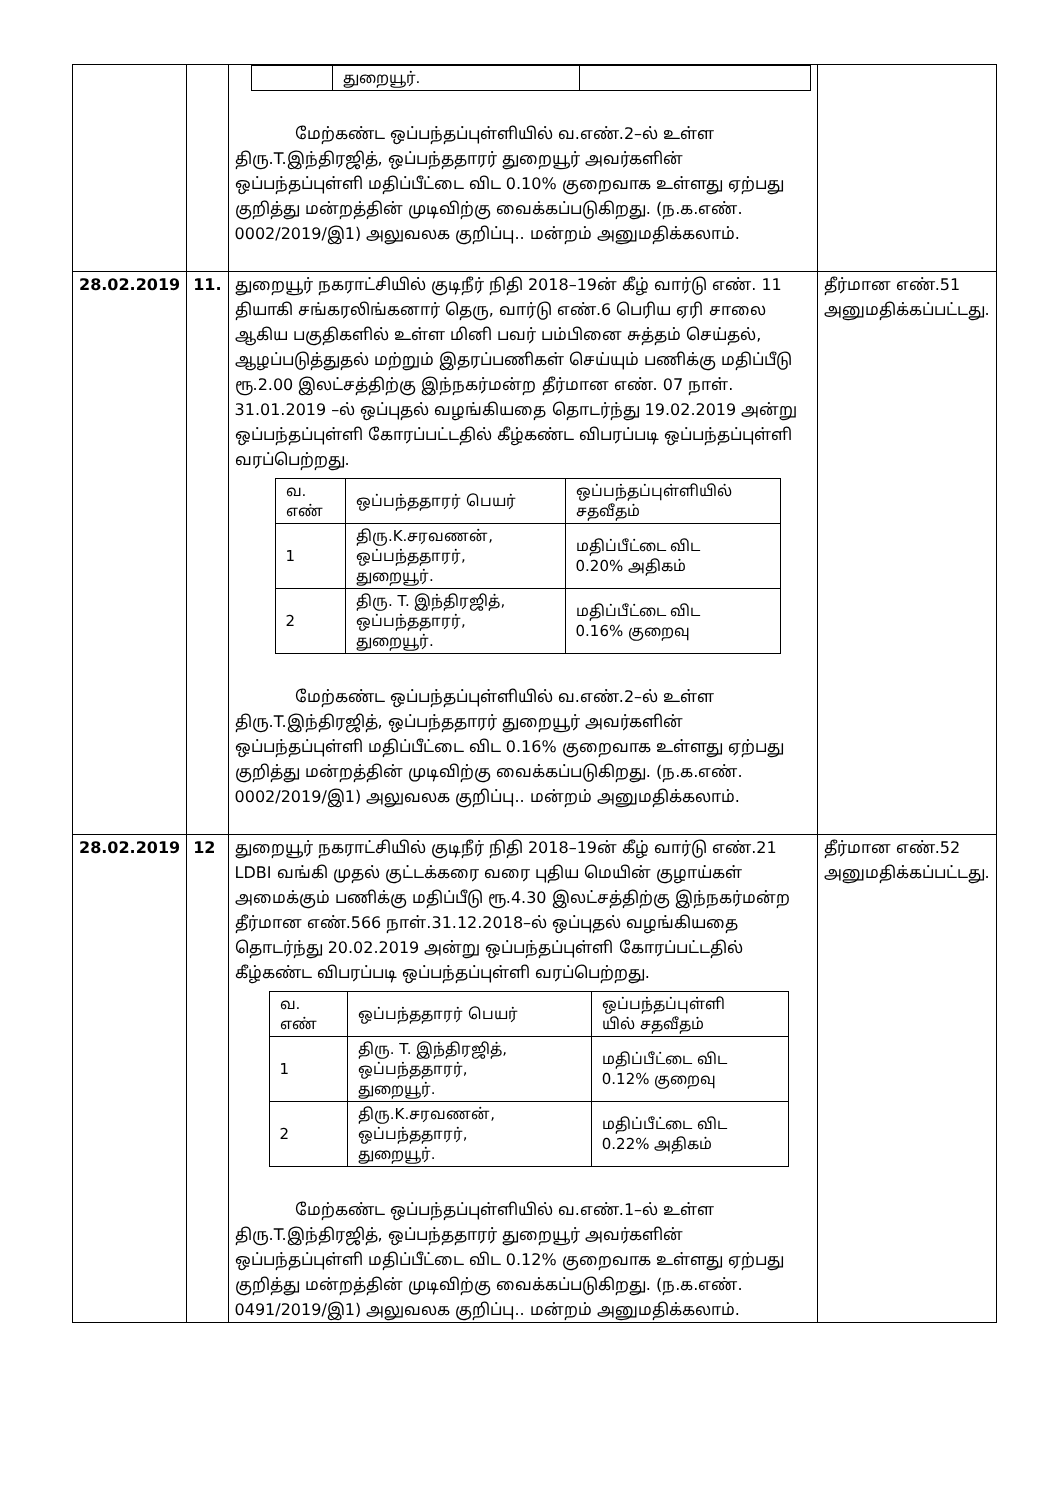| | | / / துறையூர். / / மேற்கண்ட ஒப்பந்தப்புள்ளியில் வ.எண்.2–ல் உள்ள திரு.T.இந்திரஜித், ஒப்பந்ததாரர் துறையூர் அவர்களின் ஒப்பந்தப்புள்ளி மதிப்பீட்டை விட 0.10% குறைவாக உள்ளது ஏற்பது குறித்து மன்றத்தின் முடிவிற்கு வைக்கப்படுகிறது. (ந.க.எண். 0002/2019/இ1) அலுவலக குறிப்பு.. மன்றம் அனுமதிக்கலாம். | |
| 28.02.2019 | 11. | துறையூர் நகராட்சியில் குடிநீர் நிதி 2018–19ன் கீழ் வார்டு எண். 11 தியாகி சங்கரலிங்கனார் தெரு, வார்டு எண்.6 பெரிய ஏரி சாலை ஆகிய பகுதிகளில் உள்ள மினி பவர் பம்பினை சுத்தம் செய்தல், ஆழப்படுத்துதல் மற்றும் இதரப்பணிகள் செய்யும் பணிக்கு மதிப்பீடு ரூ.2.00 இலட்சத்திற்கு இந்நகர்மன்ற தீர்மான எண். 07 நாள். 31.01.2019 –ல் ஒப்புதல் வழங்கியதை தொடர்ந்து 19.02.2019 அன்று ஒப்பந்தப்புள்ளி கோரப்பட்டதில் கீழ்கண்ட விபரப்படி ஒப்பந்தப்புள்ளி வரப்பெற்றது. / வ. எண் / ஒப்பந்ததாரர் பெயர் / ஒப்பந்தப்புள்ளியில் சதவீதம் / / --- / --- / --- / / 1 / திரு.K.சரவணன், ஒப்பந்ததாரர், துறையூர். / மதிப்பீட்டை விட 0.20% அதிகம் / / 2 / திரு. T. இந்திரஜித், ஒப்பந்ததாரர், துறையூர். / மதிப்பீட்டை விட 0.16% குறைவு / மேற்கண்ட ஒப்பந்தப்புள்ளியில் வ.எண்.2–ல் உள்ள திரு.T.இந்திரஜித், ஒப்பந்ததாரர் துறையூர் அவர்களின் ஒப்பந்தப்புள்ளி மதிப்பீட்டை விட 0.16% குறைவாக உள்ளது ஏற்பது குறித்து மன்றத்தின் முடிவிற்கு வைக்கப்படுகிறது. (ந.க.எண். 0002/2019/இ1) அலுவலக குறிப்பு.. மன்றம் அனுமதிக்கலாம். | தீர்மான எண்.51 அனுமதிக்கப்பட்டது. |
| 28.02.2019 | 12 | துறையூர் நகராட்சியில் குடிநீர் நிதி 2018–19ன் கீழ் வார்டு எண்.21 LDBI வங்கி முதல் குட்டக்கரை வரை புதிய மெயின் குழாய்கள் அமைக்கும் பணிக்கு மதிப்பீடு ரூ.4.30 இலட்சத்திற்கு இந்நகர்மன்ற தீர்மான எண்.566 நாள்.31.12.2018–ல் ஒப்புதல் வழங்கியதை தொடர்ந்து 20.02.2019 அன்று ஒப்பந்தப்புள்ளி கோரப்பட்டதில் கீழ்கண்ட விபரப்படி ஒப்பந்தப்புள்ளி வரப்பெற்றது. / வ. எண் / ஒப்பந்ததாரர் பெயர் / ஒப்பந்தப்புள்ளி யில் சதவீதம் / / --- / --- / --- / / 1 / திரு. T. இந்திரஜித், ஒப்பந்ததாரர், துறையூர். / மதிப்பீட்டை விட 0.12% குறைவு / / 2 / திரு.K.சரவணன், ஒப்பந்ததாரர், துறையூர். / மதிப்பீட்டை விட 0.22% அதிகம் / மேற்கண்ட ஒப்பந்தப்புள்ளியில் வ.எண்.1–ல் உள்ள திரு.T.இந்திரஜித், ஒப்பந்ததாரர் துறையூர் அவர்களின் ஒப்பந்தப்புள்ளி மதிப்பீட்டை விட 0.12% குறைவாக உள்ளது ஏற்பது குறித்து மன்றத்தின் முடிவிற்கு வைக்கப்படுகிறது. (ந.க.எண். 0491/2019/இ1) அலுவலக குறிப்பு.. மன்றம் அனுமதிக்கலாம். | தீர்மான எண்.52 அனுமதிக்கப்பட்டது. |